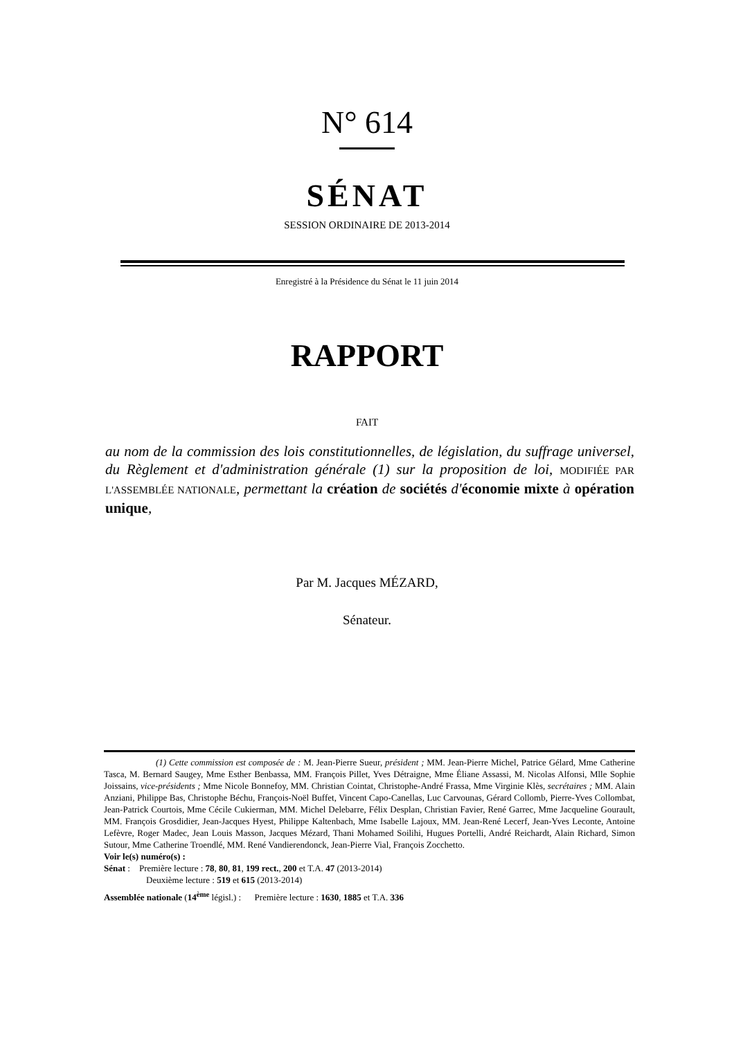N° 614
SÉNAT
SESSION ORDINAIRE DE 2013-2014
Enregistré à la Présidence du Sénat le 11 juin 2014
RAPPORT
FAIT
au nom de la commission des lois constitutionnelles, de législation, du suffrage universel, du Règlement et d'administration générale (1) sur la proposition de loi, MODIFIÉE PAR L'ASSEMBLÉE NATIONALE, permettant la création de sociétés d'économie mixte à opération unique,
Par M. Jacques MÉZARD,
Sénateur.
(1) Cette commission est composée de : M. Jean-Pierre Sueur, président ; MM. Jean-Pierre Michel, Patrice Gélard, Mme Catherine Tasca, M. Bernard Saugey, Mme Esther Benbassa, MM. François Pillet, Yves Détraigne, Mme Éliane Assassi, M. Nicolas Alfonsi, Mlle Sophie Joissains, vice-présidents ; Mme Nicole Bonnefoy, MM. Christian Cointat, Christophe-André Frassa, Mme Virginie Klès, secrétaires ; MM. Alain Anziani, Philippe Bas, Christophe Béchu, François-Noël Buffet, Vincent Capo-Canellas, Luc Carvounas, Gérard Collomb, Pierre-Yves Collombat, Jean-Patrick Courtois, Mme Cécile Cukierman, MM. Michel Delebarre, Félix Desplan, Christian Favier, René Garrec, Mme Jacqueline Gourault, MM. François Grosdidier, Jean-Jacques Hyest, Philippe Kaltenbach, Mme Isabelle Lajoux, MM. Jean-René Lecerf, Jean-Yves Leconte, Antoine Lefèvre, Roger Madec, Jean Louis Masson, Jacques Mézard, Thani Mohamed Soilihi, Hugues Portelli, André Reichardt, Alain Richard, Simon Sutour, Mme Catherine Troendlé, MM. René Vandierendonck, Jean-Pierre Vial, François Zocchetto.
Voir le(s) numéro(s) :
Sénat : Première lecture : 78, 80, 81, 199 rect., 200 et T.A. 47 (2013-2014)
Deuxième lecture : 519 et 615 (2013-2014)
Assemblée nationale (14<sup>ème</sup> législ.) : Première lecture : 1630, 1885 et T.A. 336